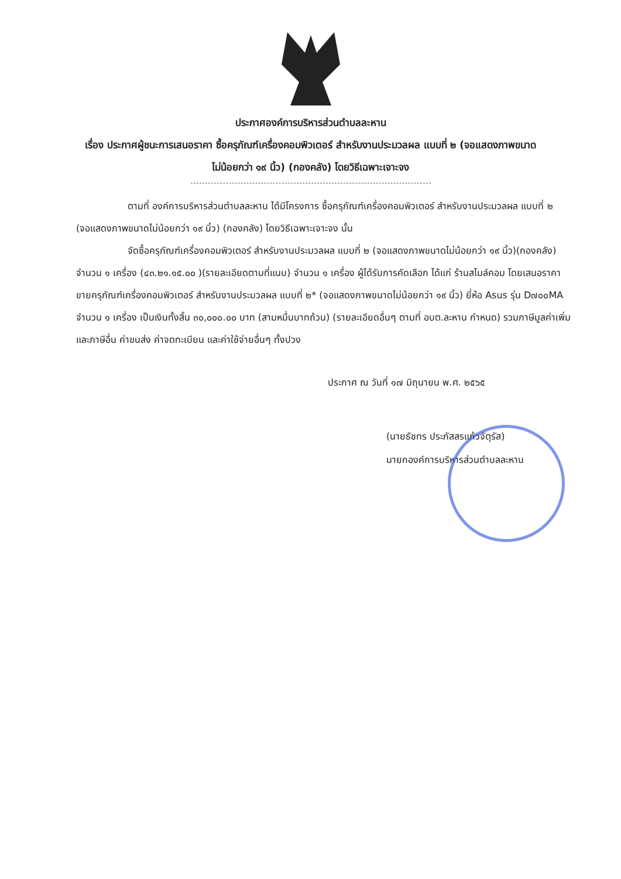ประกาศองค์การบริหารส่วนตำบลละหาน
เรื่อง ประกาศผู้ชนะการเสนอราคา ซื้อครุภัณฑ์เครื่องคอมพิวเตอร์ สำหรับงานประมวลผล แบบที่ ๒ (จอแสดงภาพขนาดไม่น้อยกว่า ๑๙ นิ้ว) (กองคลัง) โดยวิธีเฉพาะเจาะจง
ตามที่ องค์การบริหารส่วนตำบลละหาน ได้มีโครงการ ซื้อครุภัณฑ์เครื่องคอมพิวเตอร์ สำหรับงานประมวลผล แบบที่ ๒ (จอแสดงภาพขนาดไม่น้อยกว่า ๑๙ นิ้ว) (กองคลัง) โดยวิธีเฉพาะเจาะจง นั้น
จัดซื้อครุภัณฑ์เครื่องคอมพิวเตอร์ สำหรับงานประมวลผล แบบที่ ๒ (จอแสดงภาพขนาดไม่น้อยกว่า ๑๙ นิ้ว)(กองคลัง) จำนวน ๑ เครื่อง (๔๓.๒๑.๑๕.๐๐ )(รายละเอียดตามที่แนบ) จำนวน ๑ เครื่อง ผู้ได้รับการคัดเลือก ได้แก่ ร้านสไมล์คอม โดยเสนอราคาขายครุภัณฑ์เครื่องคอมพิวเตอร์ สำหรับงานประมวลผล แบบที่ ๒* (จอแสดงภาพขนาดไม่น้อยกว่า ๑๙ นิ้ว) ยี่ห้อ Asus รุ่น D๗๐๐MA จำนวน ๑ เครื่อง เป็นเงินทั้งสิ้น ๓๐,๐๐๐.๐๐ บาท (สามหมื่นบาทถ้วน) (รายละเอียดอื่นๆ ตามที่ อบต.ละหาน กำหนด) รวมภาษีมูลค่าเพิ่มและภาษีอื่น ค่าขนส่ง ค่าจดทะเบียน และค่าใช้จ่ายอื่นๆ ทั้งปวง
ประกาศ ณ วันที่ ๑๗ มิถุนายน พ.ศ. ๒๕๖๕
(นายธัชทร ประภัสสรแก้วจัตุรัส)
นายกองค์การบริหารส่วนตำบลละหาน